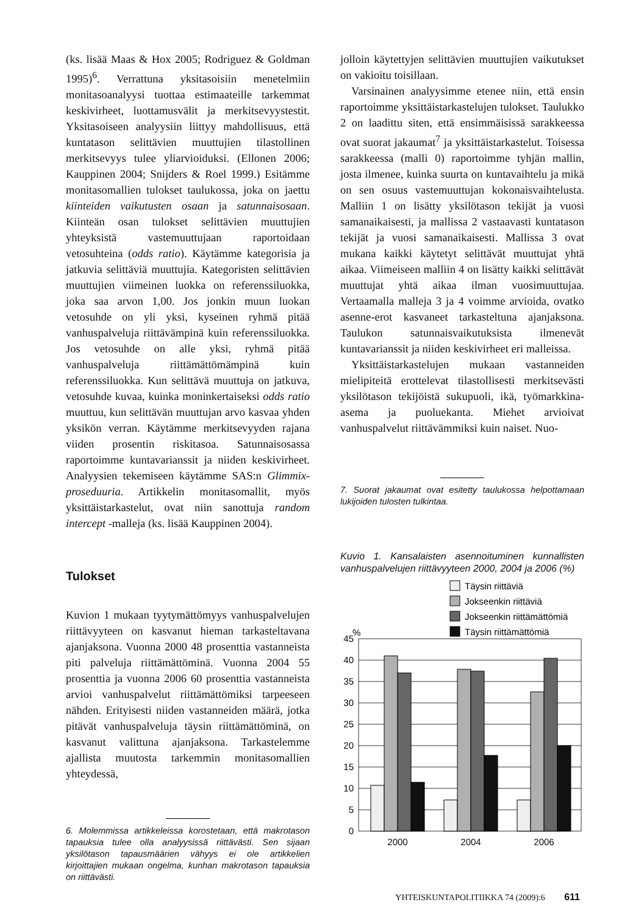(ks. lisää Maas & Hox 2005; Rodriguez & Goldman 1995)<sup>6</sup>. Verrattuna yksitasoisiin menetelmiin monitasoanalyysi tuottaa estimaateille tarkemmat keskivirheet, luottamusvälit ja merkitsevyystestit. Yksitasoiseen analyysiin liittyy mahdollisuus, että kuntatason selittävien muuttujien tilastollinen merkitsevyys tulee yliarvioiduksi. (Ellonen 2006; Kauppinen 2004; Snijders & Roel 1999.) Esitämme monitasomallien tulokset taulukossa, joka on jaettu kiinteiden vaikutusten osaan ja satunnaisosaan. Kiinteän osan tulokset selittävien muuttujien yhteyksistä vastemuuttujaan raportoidaan vetosuhteina (odds ratio). Käytämme kategorisia ja jatkuvia selittäviä muuttujia. Kategoristen selittävien muuttujien viimeinen luokka on referenssiluokka, joka saa arvon 1,00. Jos jonkin muun luokan vetosuhde on yli yksi, kyseinen ryhmä pitää vanhuspalveluja riittävämpinä kuin referenssiluokka. Jos vetosuhde on alle yksi, ryhmä pitää vanhuspalveluja riittämättömämpinä kuin referenssiluokka. Kun selittävä muuttuja on jatkuva, vetosuhde kuvaa, kuinka moninkertaiseksi odds ratio muuttuu, kun selittävän muuttujan arvo kasvaa yhden yksikön verran. Käytämme merkitsevyyden rajana viiden prosentin riskitasoa. Satunnaisosassa raportoimme kuntavarianssit ja niiden keskivirheet. Analyysien tekemiseen käytämme SAS:n Glimmix-proseduuria. Artikkelin monitasomallit, myös yksittäistarkastelut, ovat niin sanottuja random intercept -malleja (ks. lisää Kauppinen 2004).
Tulokset
Kuvion 1 mukaan tyytymättömyys vanhuspalvelujen riittävyyteen on kasvanut hieman tarkasteltavana ajanjaksona. Vuonna 2000 48 prosenttia vastanneista piti palveluja riittämättöminä. Vuonna 2004 55 prosenttia ja vuonna 2006 60 prosenttia vastanneista arvioi vanhuspalvelut riittämättömiksi tarpeeseen nähden. Erityisesti niiden vastanneiden määrä, jotka pitävät vanhuspalveluja täysin riittämättöminä, on kasvanut valittuna ajanjaksona. Tarkastelemme ajallista muutosta tarkemmin monitasomallien yhteydessä,
6. Molemmissa artikkeleissa korostetaan, että makrotason tapauksia tulee olla analyysissä riittävästi. Sen sijaan yksilötason tapausmäärien vähyys ei ole artikkelien kirjoittajien mukaan ongelma, kunhan makrotason tapauksia on riittävästi.
jolloin käytettyjen selittävien muuttujien vaikutukset on vakioitu toisillaan.
Varsinainen analyysimme etenee niin, että ensin raportoimme yksittäistarkastelujen tulokset. Taulukko 2 on laadittu siten, että ensimmäisissä sarakkeessa ovat suorat jakaumat<sup>7</sup> ja yksittäistarkastelut. Toisessa sarakkeessa (malli 0) raportoimme tyhjän mallin, josta ilmenee, kuinka suurta on kuntavaihtelu ja mikä on sen osuus vastemuuttujan kokonaisvaihtelusta. Malliin 1 on lisätty yksilötason tekijät ja vuosi samanaikaisesti, ja mallissa 2 vastaavasti kuntatason tekijät ja vuosi samanaikaisesti. Mallissa 3 ovat mukana kaikki käytetyt selittävät muuttujat yhtä aikaa. Viimeiseen malliin 4 on lisätty kaikki selittävät muuttujat yhtä aikaa ilman vuosimuuttujaa. Vertaamalla malleja 3 ja 4 voimme arvioida, ovatko asenne-erot kasvaneet tarkasteltuna ajanjaksona. Taulukon satunnaisvaikutuksista ilmenevät kuntavarianssit ja niiden keskivirheet eri malleissa.
Yksittäistarkastelujen mukaan vastanneiden mielipiteitä erottelevat tilastollisesti merkitsevästi yksilötason tekijöistä sukupuoli, ikä, työmarkkina-asema ja puoluekanta. Miehet arvioivat vanhuspalvelut riittävämmiksi kuin naiset. Nuo-
7. Suorat jakaumat ovat esitetty taulukossa helpottamaan lukijoiden tulosten tulkintaa.
Kuvio 1. Kansalaisten asennoituminen kunnallisten vanhuspalvelujen riittävyyteen 2000, 2004 ja 2006 (%)
Täysin riittäviä
Jokseenkin riittäviä
Jokseenkin riittämättömiä
Täysin riittämättömiä
%
0
5
10
15
20
25
30
35
40
45
2000
2004
2006
YHTEISKUNTAPOLITIIKKA 74 (2009):6 611